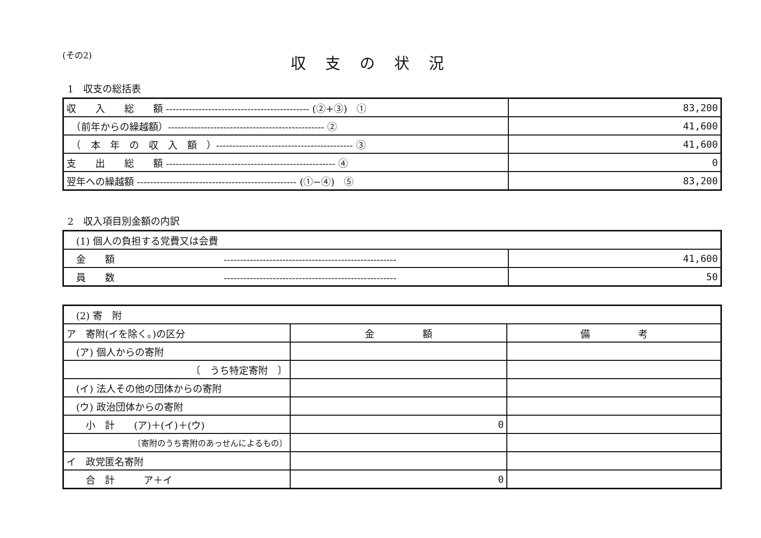(その2)
収支の状況
1　収支の総括表
| 収 入 総 額 -------------------------------------------- (②+③) ① | 83,200 |
| （前年からの繰越額）------------------------------------------------ ② | 41,600 |
| （ 本 年 の 収 入 額 ）------------------------------------------ ③ | 41,600 |
| 支 出 総 額 ---------------------------------------------------- ④ | 0 |
| 翌年への繰越額 ------------------------------------------------- (①−④) ⑤ | 83,200 |
2　収入項目別金額の内訳
| (1) 個人の負担する党費又は会費 | |
| 金 額 ----------------------------------------------------- | 41,600 |
| 員 数 ----------------------------------------------------- | 50 |
| (2) 寄 附 | | |
| ア 寄附(イを除く。)の区分 | 金 額 | 備 考 |
| (ア) 個人からの寄附 | | |
| 〔 うち特定寄附 〕 | | |
| (イ) 法人その他の団体からの寄附 | | |
| (ウ) 政治団体からの寄附 | | |
| 小 計 (ア)＋(イ)＋(ウ) | 0 | |
| 〔寄附のうち寄附のあっせんによるもの〕 | | |
| イ 政党匿名寄附 | | |
| 合 計 ア＋イ | 0 | |